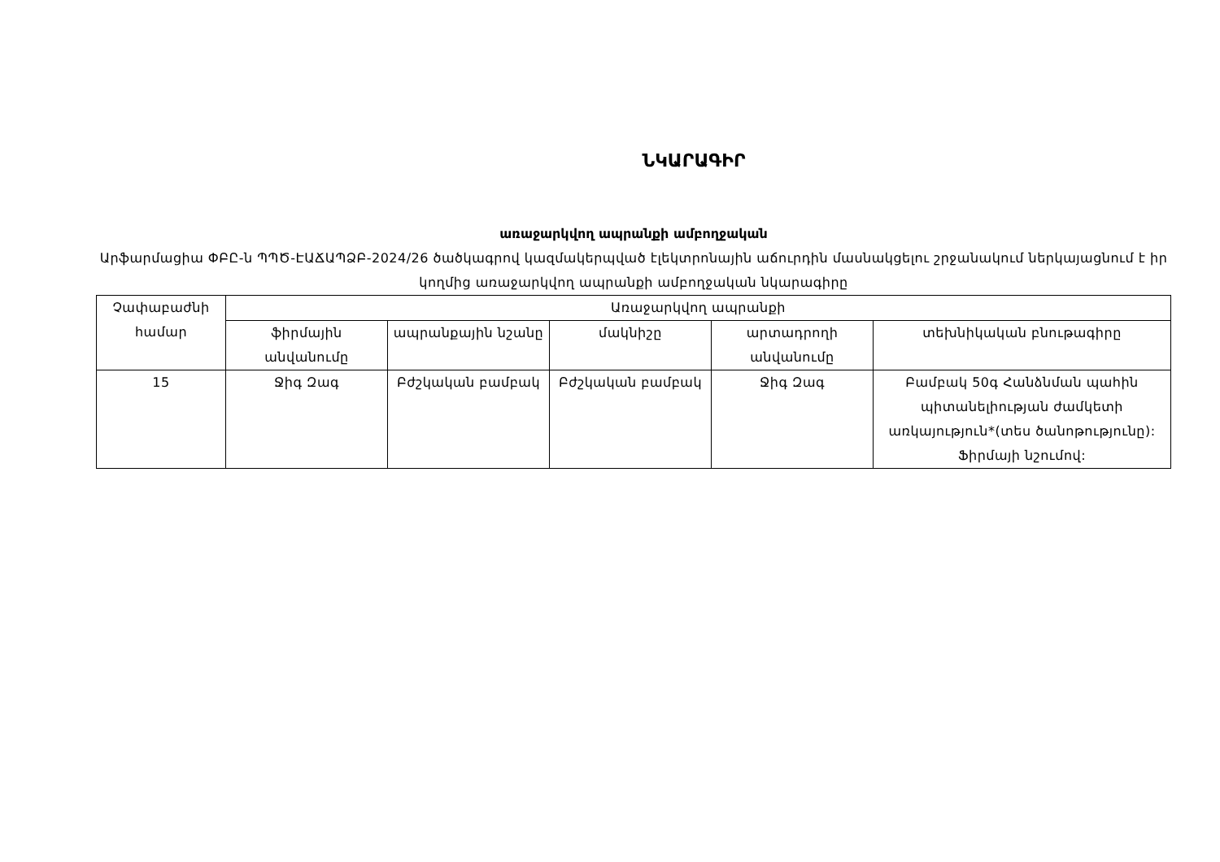ՆԿԱՐԱԳԻՐ
առաջարկվող ապրանքի ամբողջական
Արֆարմացիա ՓԲԸ-ն ՊՊԾ-ԷԱՃԱՊՁԲ-2024/26 ծածկագրով կազմակերպված էլեկտրոնային աճուրդին մասնակցելու շրջանակում ներկայացնում է իր կողմից առաջարկվող ապրանքի ամբողջական նկարագիրը
| Չափաբաժնի համար | Առաջարկվող ապրանքի | | | | |
| --- | --- | --- | --- | --- | --- |
| | ֆիրմային անվանումը | ապրանքային նշանը | մակնիշը | արտադրողի անվանումը | տեխնիկական բնութագիրը |
| 15 | Ջիգ Զագ | Բժշկական բամբակ | Բժշկական բամբակ | Ջիգ Զագ | Բամբակ 50գ Հանձնման պահին պիտանելիության ժամկետի առկայություն*(տես ծանոթությունը): Ֆիրմայի նշումով: |